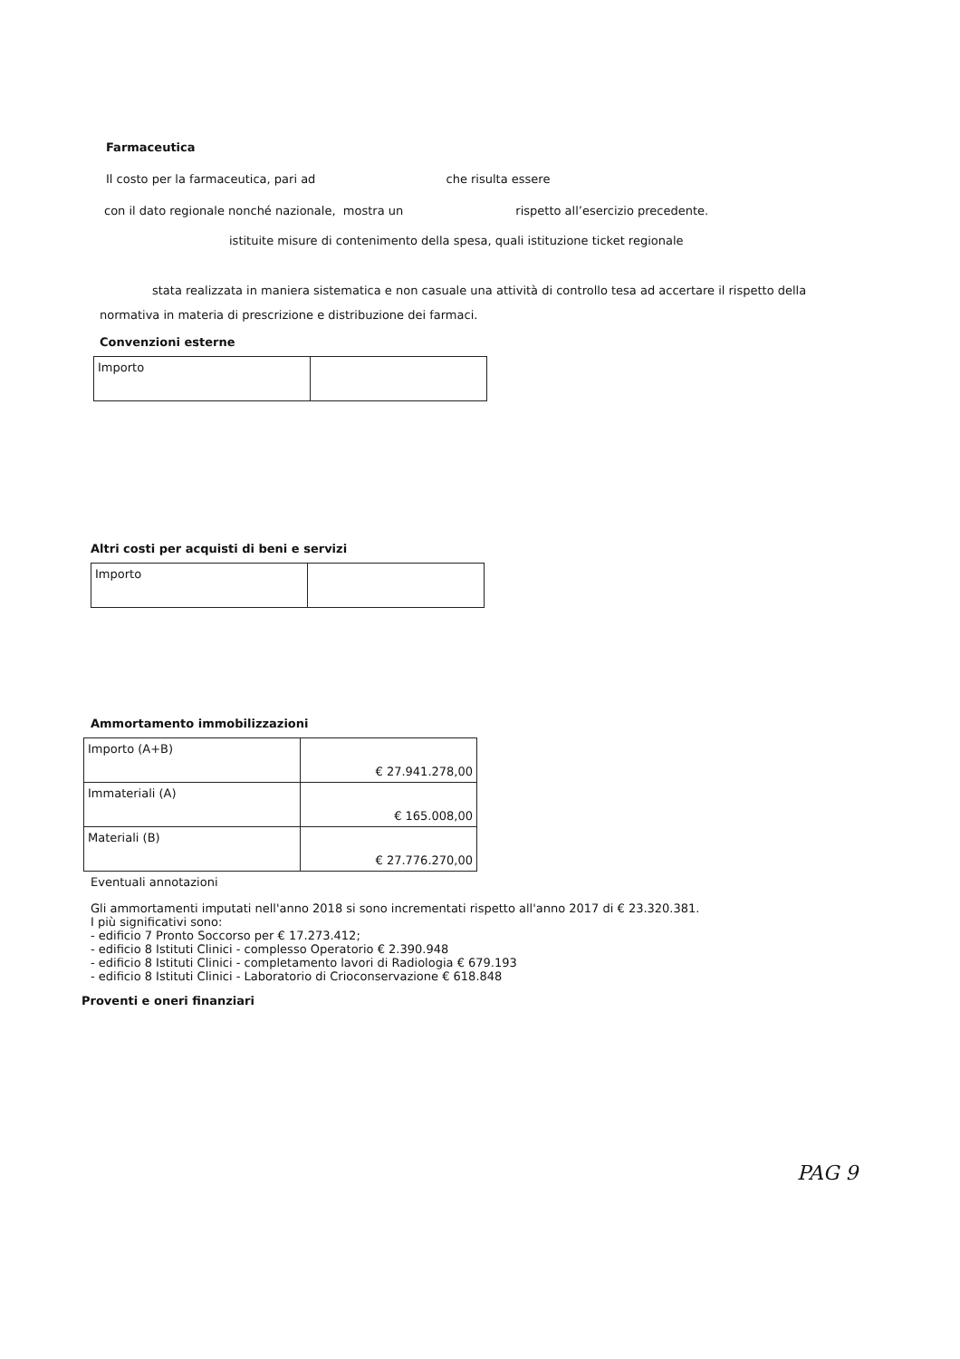Farmaceutica
Il costo per la farmaceutica, pari ad che risulta essere
con il dato regionale nonché nazionale, mostra un rispetto all’esercizio precedente.
istituite misure di contenimento della spesa, quali istituzione ticket regionale
stata realizzata in maniera sistematica e non casuale una attività di controllo tesa ad accertare il rispetto della
normativa in materia di prescrizione e distribuzione dei farmaci.
Convenzioni esterne
| Importo | |
Altri costi per acquisti di beni e servizi
| Importo | |
Ammortamento immobilizzazioni
| Importo (A+B) | € 27.941.278,00 |
| Immateriali (A) | € 165.008,00 |
| Materiali (B) | € 27.776.270,00 |
Eventuali annotazioni
Gli ammortamenti imputati nell'anno 2018 si sono incrementati rispetto all'anno 2017 di € 23.320.381.
I più significativi sono:
- edificio 7 Pronto Soccorso per € 17.273.412;
- edificio 8 Istituti Clinici - complesso Operatorio € 2.390.948
- edificio 8 Istituti Clinici - completamento lavori di Radiologia € 679.193
- edificio 8 Istituti Clinici - Laboratorio di Crioconservazione € 618.848
Proventi e oneri finanziari
PAG 9